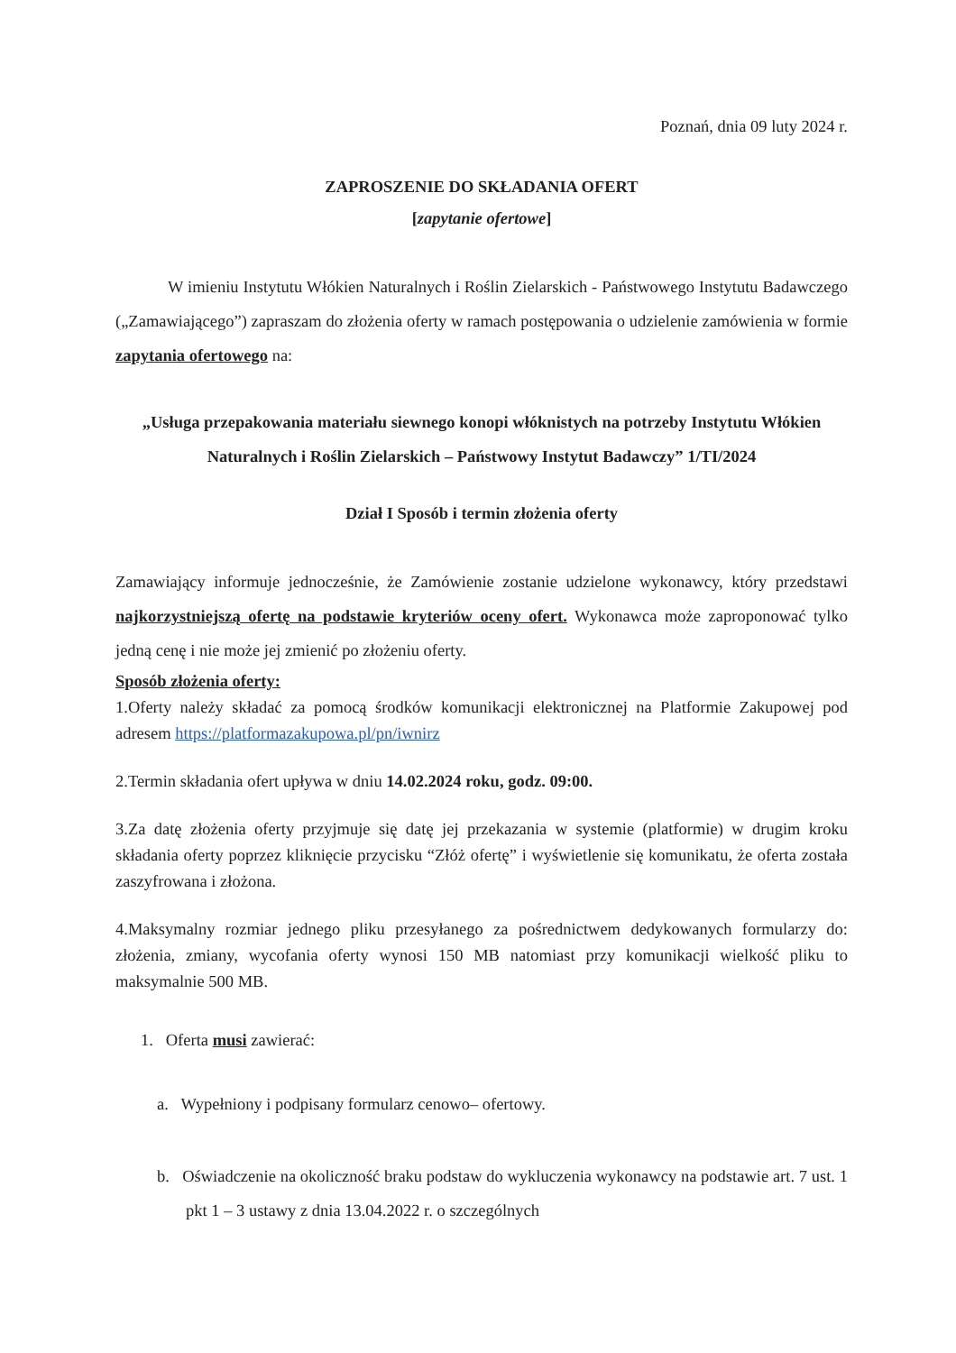Poznań, dnia 09 luty 2024 r.
ZAPROSZENIE DO SKŁADANIA OFERT
[zapytanie ofertowe]
W imieniu Instytutu Włókien Naturalnych i Roślin Zielarskich - Państwowego Instytutu Badawczego („Zamawiającego”) zapraszam do złożenia oferty w ramach postępowania o udzielenie zamówienia w formie zapytania ofertowego na:
„Usługa przepakowania materiału siewnego konopi włóknistych na potrzeby Instytutu Włókien Naturalnych i Roślin Zielarskich – Państwowy Instytut Badawczy” 1/TI/2024
Dział I Sposób i termin złożenia oferty
Zamawiający informuje jednocześnie, że Zamówienie zostanie udzielone wykonawcy, który przedstawi najkorzystniejszą ofertę na podstawie kryteriów oceny ofert. Wykonawca może zaproponować tylko jedną cenę i nie może jej zmienić po złożeniu oferty.
Sposób złożenia oferty:
1.Oferty należy składać za pomocą środków komunikacji elektronicznej na Platformie Zakupowej pod adresem https://platformazakupowa.pl/pn/iwnirz
2.Termin składania ofert upływa w dniu 14.02.2024 roku, godz. 09:00.
3.Za datę złożenia oferty przyjmuje się datę jej przekazania w systemie (platformie) w drugim kroku składania oferty poprzez kliknięcie przycisku “Złóż ofertę” i wyświetlenie się komunikatu, że oferta została zaszyfrowana i złożona.
4.Maksymalny rozmiar jednego pliku przesyłanego za pośrednictwem dedykowanych formularzy do: złożenia, zmiany, wycofania oferty wynosi 150 MB natomiast przy komunikacji wielkość pliku to maksymalnie 500 MB.
1. Oferta musi zawierać:
a. Wypełniony i podpisany formularz cenowo– ofertowy.
b. Oświadczenie na okoliczność braku podstaw do wykluczenia wykonawcy na podstawie art. 7 ust. 1 pkt 1 – 3 ustawy z dnia 13.04.2022 r. o szczególnych